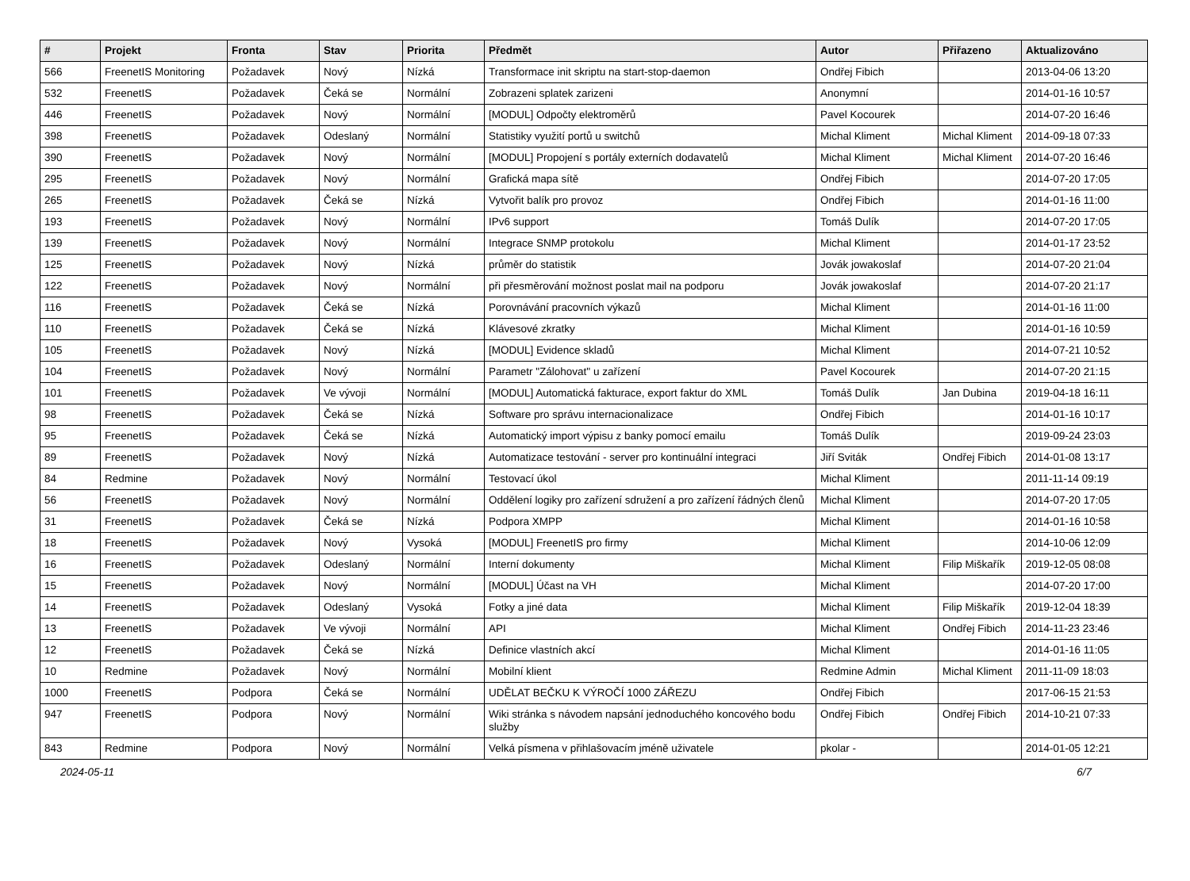| # | Projekt | Fronta | Stav | Priorita | Předmět | Autor | Přiřazeno | Aktualizováno |
| --- | --- | --- | --- | --- | --- | --- | --- | --- |
| 566 | FreenetIS Monitoring | Požadavek | Nový | Nízká | Transformace init skriptu na start-stop-daemon | Ondřej Fibich | | 2013-04-06 13:20 |
| 532 | FreenetIS | Požadavek | Čeká se | Normální | Zobrazeni splatek zarizeni | Anonymní | | 2014-01-16 10:57 |
| 446 | FreenetIS | Požadavek | Nový | Normální | [MODUL] Odpočty elektroměrů | Pavel Kocourek | | 2014-07-20 16:46 |
| 398 | FreenetIS | Požadavek | Odeslaný | Normální | Statistiky využití portů u switchů | Michal Kliment | Michal Kliment | 2014-09-18 07:33 |
| 390 | FreenetIS | Požadavek | Nový | Normální | [MODUL] Propojení s portály externích dodavatelů | Michal Kliment | Michal Kliment | 2014-07-20 16:46 |
| 295 | FreenetIS | Požadavek | Nový | Normální | Grafická mapa sítě | Ondřej Fibich | | 2014-07-20 17:05 |
| 265 | FreenetIS | Požadavek | Čeká se | Nízká | Vytvořit balík pro provoz | Ondřej Fibich | | 2014-01-16 11:00 |
| 193 | FreenetIS | Požadavek | Nový | Normální | IPv6 support | Tomáš Dulík | | 2014-07-20 17:05 |
| 139 | FreenetIS | Požadavek | Nový | Normální | Integrace SNMP protokolu | Michal Kliment | | 2014-01-17 23:52 |
| 125 | FreenetIS | Požadavek | Nový | Nízká | průměr do statistik | Jovák jowakoslaf | | 2014-07-20 21:04 |
| 122 | FreenetIS | Požadavek | Nový | Normální | při přesměrování možnost poslat mail na podporu | Jovák jowakoslaf | | 2014-07-20 21:17 |
| 116 | FreenetIS | Požadavek | Čeká se | Nízká | Porovnávání pracovních výkazů | Michal Kliment | | 2014-01-16 11:00 |
| 110 | FreenetIS | Požadavek | Čeká se | Nízká | Klávesové zkratky | Michal Kliment | | 2014-01-16 10:59 |
| 105 | FreenetIS | Požadavek | Nový | Nízká | [MODUL] Evidence skladů | Michal Kliment | | 2014-07-21 10:52 |
| 104 | FreenetIS | Požadavek | Nový | Normální | Parametr "Zálohovat" u zařízení | Pavel Kocourek | | 2014-07-20 21:15 |
| 101 | FreenetIS | Požadavek | Ve vývoji | Normální | [MODUL] Automatická fakturace, export faktur do XML | Tomáš Dulík | Jan Dubina | 2019-04-18 16:11 |
| 98 | FreenetIS | Požadavek | Čeká se | Nízká | Software pro správu internacionalizace | Ondřej Fibich | | 2014-01-16 10:17 |
| 95 | FreenetIS | Požadavek | Čeká se | Nízká | Automatický import výpisu z banky pomocí emailu | Tomáš Dulík | | 2019-09-24 23:03 |
| 89 | FreenetIS | Požadavek | Nový | Nízká | Automatizace testování - server pro kontinuální integraci | Jiří Sviták | Ondřej Fibich | 2014-01-08 13:17 |
| 84 | Redmine | Požadavek | Nový | Normální | Testovací úkol | Michal Kliment | | 2011-11-14 09:19 |
| 56 | FreenetIS | Požadavek | Nový | Normální | Oddělení logiky pro zařízení sdružení a pro zařízení řádných členů | Michal Kliment | | 2014-07-20 17:05 |
| 31 | FreenetIS | Požadavek | Čeká se | Nízká | Podpora XMPP | Michal Kliment | | 2014-01-16 10:58 |
| 18 | FreenetIS | Požadavek | Nový | Vysoká | [MODUL] FreenetIS pro firmy | Michal Kliment | | 2014-10-06 12:09 |
| 16 | FreenetIS | Požadavek | Odeslaný | Normální | Interní dokumenty | Michal Kliment | Filip Miškařík | 2019-12-05 08:08 |
| 15 | FreenetIS | Požadavek | Nový | Normální | [MODUL] Účast na VH | Michal Kliment | | 2014-07-20 17:00 |
| 14 | FreenetIS | Požadavek | Odeslaný | Vysoká | Fotky a jiné data | Michal Kliment | Filip Miškařík | 2019-12-04 18:39 |
| 13 | FreenetIS | Požadavek | Ve vývoji | Normální | API | Michal Kliment | Ondřej Fibich | 2014-11-23 23:46 |
| 12 | FreenetIS | Požadavek | Čeká se | Nízká | Definice vlastních akcí | Michal Kliment | | 2014-01-16 11:05 |
| 10 | Redmine | Požadavek | Nový | Normální | Mobilní klient | Redmine Admin | Michal Kliment | 2011-11-09 18:03 |
| 1000 | FreenetIS | Podpora | Čeká se | Normální | UDĚLAT BEČKU K VÝROČÍ 1000 ZÁŘEZU | Ondřej Fibich | | 2017-06-15 21:53 |
| 947 | FreenetIS | Podpora | Nový | Normální | Wiki stránka s návodem napsání jednoduchého koncového bodu služby | Ondřej Fibich | Ondřej Fibich | 2014-10-21 07:33 |
| 843 | Redmine | Podpora | Nový | Normální | Velká písmena v přihlašovacím jméně uživatele | pkolar - | | 2014-01-05 12:21 |
2024-05-11 6/7